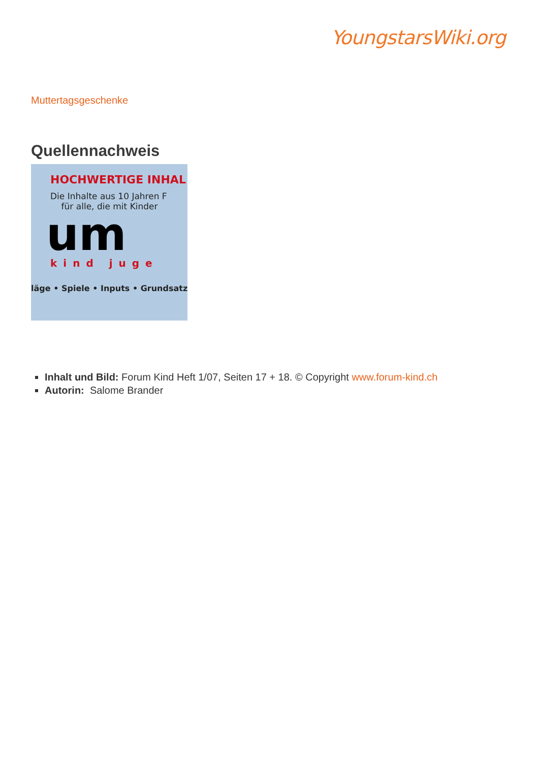YoungstarsWiki.org
Muttertagsgeschenke
Quellennachweis
HOCHWERTIGE INHAL
Die Inhalte aus 10 Jahren F
für alle, die mit Kinder
um
kind juge
läge • Spiele • Inputs • Grundsatz
Inhalt und Bild: Forum Kind Heft 1/07, Seiten 17 + 18. © Copyright www.forum-kind.ch
Autorin: Salome Brander